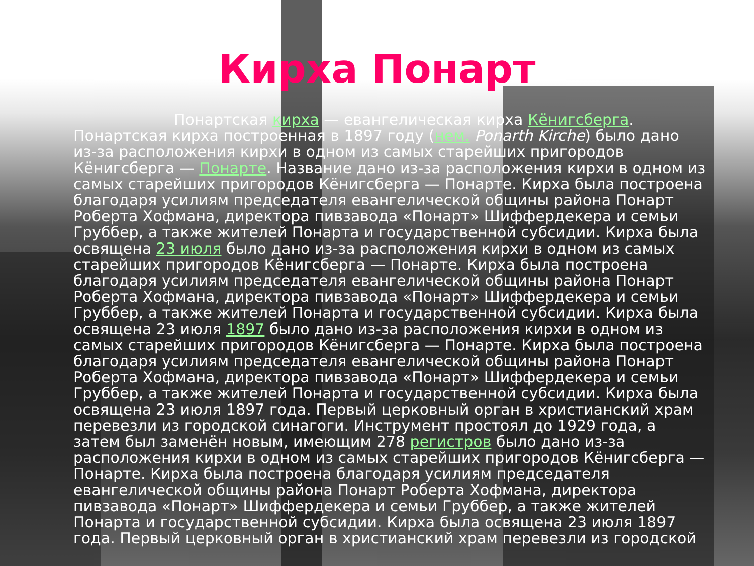Кирха Понарт
Понартская кирха — евангелическая кирха Кёнигсберга. Понартская кирха построенная в 1897 году (нем. Ponarth Kirche) было дано из-за расположения кирхи в одном из самых старейших пригородов Кёнигсберга — Понарте. Название дано из-за расположения кирхи в одном из самых старейших пригородов Кёнигсберга — Понарте. Кирха была построена благодаря усилиям председателя евангелической общины района Понарт Роберта Хофмана, директора пивзавода «Понарт» Шиффердекера и семьи Груббер, а также жителей Понарта и государственной субсидии. Кирха была освящена 23 июля было дано из-за расположения кирхи в одном из самых старейших пригородов Кёнигсберга — Понарте. Кирха была построена благодаря усилиям председателя евангелической общины района Понарт Роберта Хофмана, директора пивзавода «Понарт» Шиффердекера и семьи Груббер, а также жителей Понарта и государственной субсидии. Кирха была освящена 23 июля 1897 было дано из-за расположения кирхи в одном из самых старейших пригородов Кёнигсберга — Понарте. Кирха была построена благодаря усилиям председателя евангелической общины района Понарт Роберта Хофмана, директора пивзавода «Понарт» Шиффердекера и семьи Груббер, а также жителей Понарта и государственной субсидии. Кирха была освящена 23 июля 1897 года. Первый церковный орган в христианский храм перевезли из городской синагоги. Инструмент простоял до 1929 года, а затем был заменён новым, имеющим 278 регистров было дано из-за расположения кирхи в одном из самых старейших пригородов Кёнигсберга — Понарте. Кирха была построена благодаря усилиям председателя евангелической общины района Понарт Роберта Хофмана, директора пивзавода «Понарт» Шиффердекера и семьи Груббер, а также жителей Понарта и государственной субсидии. Кирха была освящена 23 июля 1897 года. Первый церковный орган в христианский храм перевезли из городской